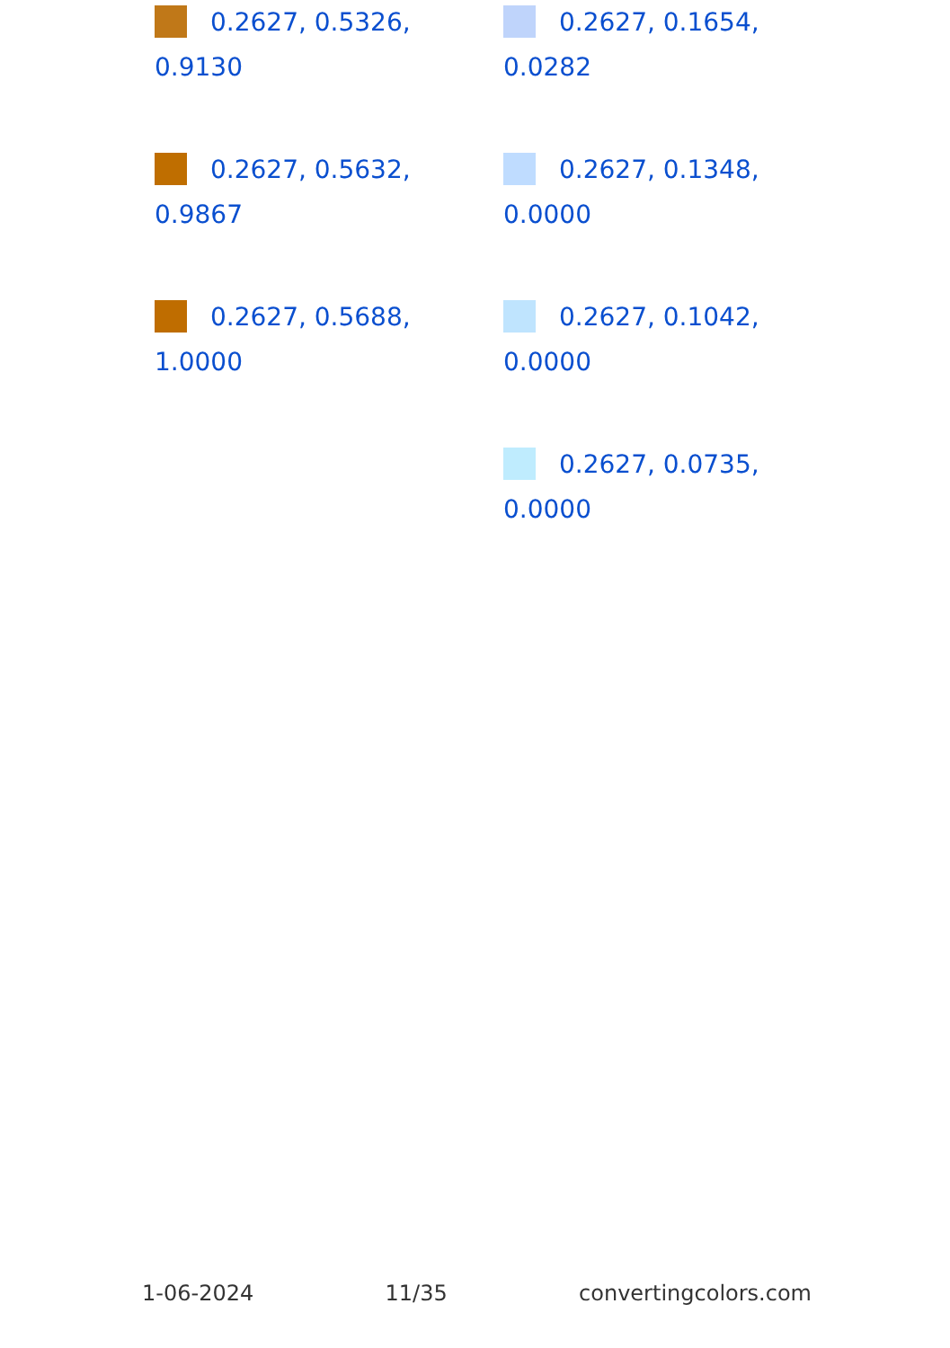0.2627, 0.5326,
0.9130
0.2627, 0.5632,
0.9867
0.2627, 0.5688,
1.0000
0.2627, 0.1654,
0.0282
0.2627, 0.1348,
0.0000
0.2627, 0.1042,
0.0000
0.2627, 0.0735,
0.0000
1-06-2024 11/35 convertingcolors.com